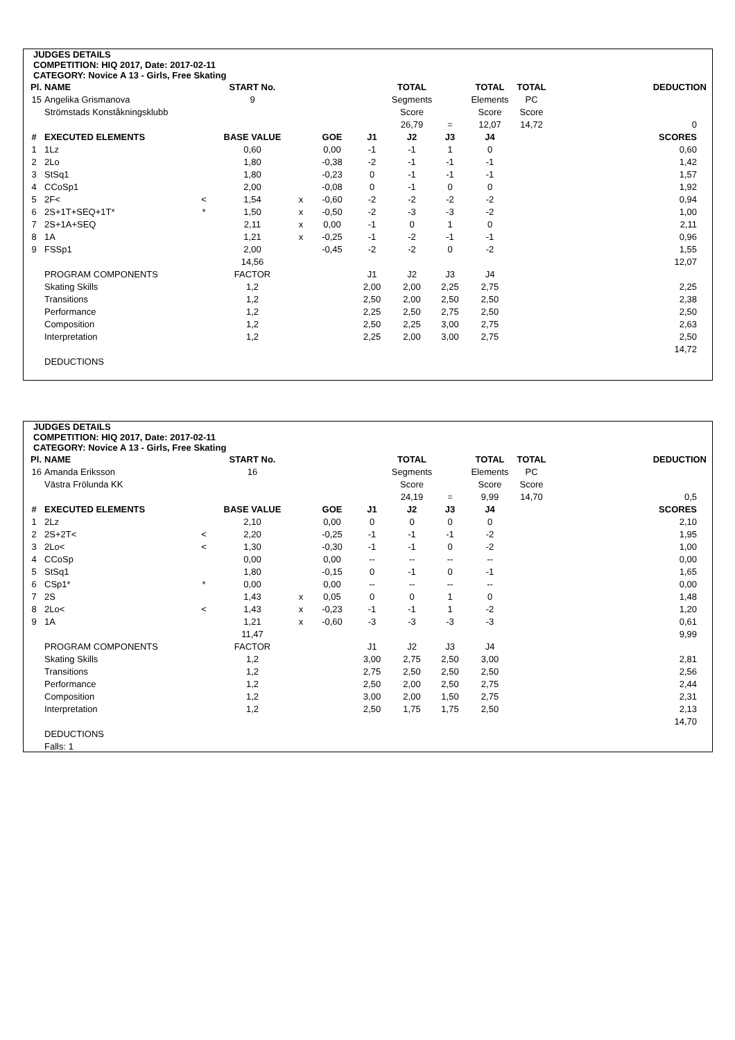JUDGES DETAILS
COMPETITION: HIQ 2017, Date: 2017-02-11
CATEGORY: Novice A 13 - Girls, Free Skating
| Pl. | NAME | | START No. | | | | TOTAL | | TOTAL | TOTAL | DEDUCTION |
| --- | --- | --- | --- | --- | --- | --- | --- | --- | --- | --- | --- |
| 15 | Angelika Grismanova | | 9 | | | | Segments | | Elements | PC | |
| | Strömstads Konståkningsklubb | | | | | | Score | | Score | Score | |
| | | | | | | | 26,79 | = | 12,07 | 14,72 | 0 |
| # | EXECUTED ELEMENTS | | BASE VALUE | | GOE | J1 | J2 | J3 | J4 | | SCORES |
| 1 | 1Lz | | 0,60 | | 0,00 | -1 | -1 | 1 | 0 | | 0,60 |
| 2 | 2Lo | | 1,80 | | -0,38 | -2 | -1 | -1 | -1 | | 1,42 |
| 3 | StSq1 | | 1,80 | | -0,23 | 0 | -1 | -1 | -1 | | 1,57 |
| 4 | CCoSp1 | | 2,00 | | -0,08 | 0 | -1 | 0 | 0 | | 1,92 |
| 5 | 2F< | < | 1,54 | x | -0,60 | -2 | -2 | -2 | -2 | | 0,94 |
| 6 | 2S+1T+SEQ+1T* | * | 1,50 | x | -0,50 | -2 | -3 | -3 | -2 | | 1,00 |
| 7 | 2S+1A+SEQ | | 2,11 | x | 0,00 | -1 | 0 | 1 | 0 | | 2,11 |
| 8 | 1A | | 1,21 | x | -0,25 | -1 | -2 | -1 | -1 | | 0,96 |
| 9 | FSSp1 | | 2,00 | | -0,45 | -2 | -2 | 0 | -2 | | 1,55 |
| | | | 14,56 | | | | | | | | 12,07 |
| | PROGRAM COMPONENTS | | FACTOR | | | J1 | J2 | J3 | J4 | | |
| | Skating Skills | | 1,2 | | | 2,00 | 2,00 | 2,25 | 2,75 | | 2,25 |
| | Transitions | | 1,2 | | | 2,50 | 2,00 | 2,50 | 2,50 | | 2,38 |
| | Performance | | 1,2 | | | 2,25 | 2,50 | 2,75 | 2,50 | | 2,50 |
| | Composition | | 1,2 | | | 2,50 | 2,25 | 3,00 | 2,75 | | 2,63 |
| | Interpretation | | 1,2 | | | 2,25 | 2,00 | 3,00 | 2,75 | | 2,50 |
| | | | | | | | | | | | 14,72 |
| | DEDUCTIONS | | | | | | | | | | |
JUDGES DETAILS
COMPETITION: HIQ 2017, Date: 2017-02-11
CATEGORY: Novice A 13 - Girls, Free Skating
| Pl. | NAME | | START No. | | | | TOTAL | | TOTAL | TOTAL | DEDUCTION |
| --- | --- | --- | --- | --- | --- | --- | --- | --- | --- | --- | --- |
| 16 | Amanda Eriksson | | 16 | | | | Segments | | Elements | PC | |
| | Västra Frölunda KK | | | | | | Score | | Score | Score | |
| | | | | | | | 24,19 | = | 9,99 | 14,70 | 0,5 |
| # | EXECUTED ELEMENTS | | BASE VALUE | | GOE | J1 | J2 | J3 | J4 | | SCORES |
| 1 | 2Lz | | 2,10 | | 0,00 | 0 | 0 | 0 | 0 | | 2,10 |
| 2 | 2S+2T< | < | 2,20 | | -0,25 | -1 | -1 | -1 | -2 | | 1,95 |
| 3 | 2Lo< | < | 1,30 | | -0,30 | -1 | -1 | 0 | -2 | | 1,00 |
| 4 | CCoSp | | 0,00 | | 0,00 | -- | -- | -- | -- | | 0,00 |
| 5 | StSq1 | | 1,80 | | -0,15 | 0 | -1 | 0 | -1 | | 1,65 |
| 6 | CSp1* | * | 0,00 | | 0,00 | -- | -- | -- | -- | | 0,00 |
| 7 | 2S | | 1,43 | x | 0,05 | 0 | 0 | 1 | 0 | | 1,48 |
| 8 | 2Lo< | < | 1,43 | x | -0,23 | -1 | -1 | 1 | -2 | | 1,20 |
| 9 | 1A | | 1,21 | x | -0,60 | -3 | -3 | -3 | -3 | | 0,61 |
| | | | 11,47 | | | | | | | | 9,99 |
| | PROGRAM COMPONENTS | | FACTOR | | | J1 | J2 | J3 | J4 | | |
| | Skating Skills | | 1,2 | | | 3,00 | 2,75 | 2,50 | 3,00 | | 2,81 |
| | Transitions | | 1,2 | | | 2,75 | 2,50 | 2,50 | 2,50 | | 2,56 |
| | Performance | | 1,2 | | | 2,50 | 2,00 | 2,50 | 2,75 | | 2,44 |
| | Composition | | 1,2 | | | 3,00 | 2,00 | 1,50 | 2,75 | | 2,31 |
| | Interpretation | | 1,2 | | | 2,50 | 1,75 | 1,75 | 2,50 | | 2,13 |
| | | | | | | | | | | | 14,70 |
| | DEDUCTIONS | | | | | | | | | | |
| | Falls: 1 | | | | | | | | | | |